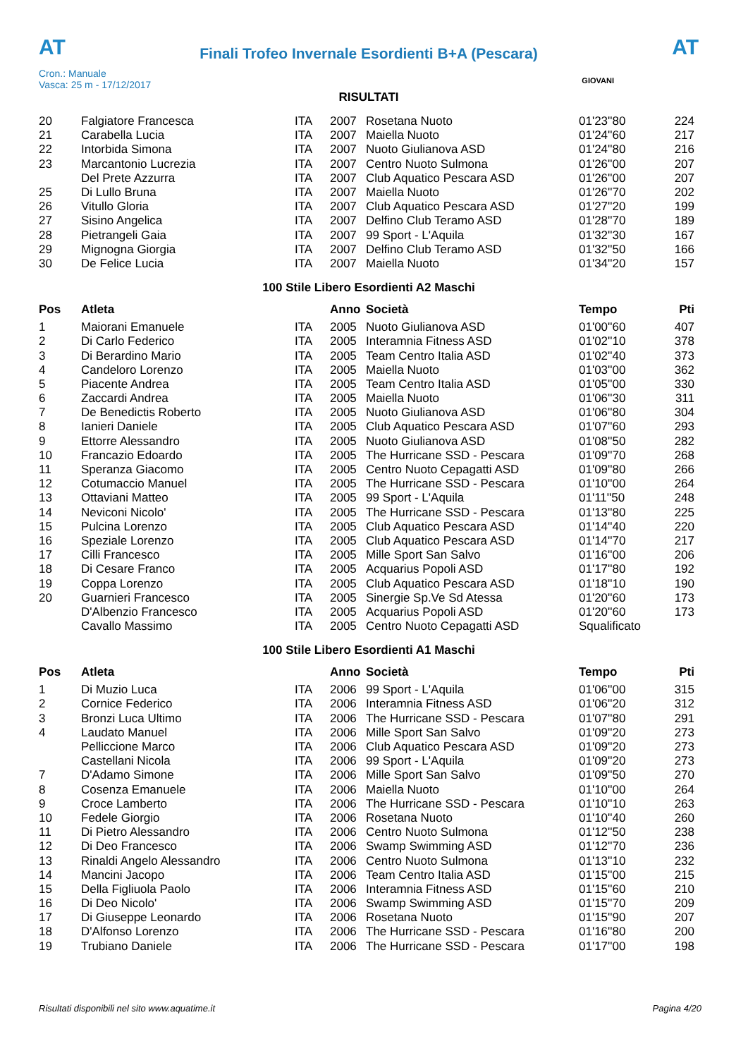AT
Finali Trofeo Invernale Esordienti B+A (Pescara)
AT
Cron.: Manuale
Vasca: 25 m - 17/12/2017
GIOVANI
RISULTATI
| 20 | Falgiatore Francesca | ITA | 2007 | Rosetana Nuoto | 01'23''80 | 224 |
| 21 | Carabella Lucia | ITA | 2007 | Maiella Nuoto | 01'24''60 | 217 |
| 22 | Intorbida Simona | ITA | 2007 | Nuoto Giulianova ASD | 01'24''80 | 216 |
| 23 | Marcantonio Lucrezia | ITA | 2007 | Centro Nuoto Sulmona | 01'26''00 | 207 |
| | Del Prete Azzurra | ITA | 2007 | Club Aquatico Pescara ASD | 01'26''00 | 207 |
| 25 | Di Lullo Bruna | ITA | 2007 | Maiella Nuoto | 01'26''70 | 202 |
| 26 | Vitullo Gloria | ITA | 2007 | Club Aquatico Pescara ASD | 01'27''20 | 199 |
| 27 | Sisino Angelica | ITA | 2007 | Delfino Club Teramo ASD | 01'28''70 | 189 |
| 28 | Pietrangeli Gaia | ITA | 2007 | 99 Sport - L'Aquila | 01'32''30 | 167 |
| 29 | Mignogna Giorgia | ITA | 2007 | Delfino Club Teramo ASD | 01'32''50 | 166 |
| 30 | De Felice Lucia | ITA | 2007 | Maiella Nuoto | 01'34''20 | 157 |
100 Stile Libero Esordienti A2 Maschi
| Pos | Atleta | | Anno | Società | Tempo | Pti |
| --- | --- | --- | --- | --- | --- | --- |
| 1 | Maiorani Emanuele | ITA | 2005 | Nuoto Giulianova ASD | 01'00''60 | 407 |
| 2 | Di Carlo Federico | ITA | 2005 | Interamnia Fitness ASD | 01'02''10 | 378 |
| 3 | Di Berardino Mario | ITA | 2005 | Team Centro Italia ASD | 01'02''40 | 373 |
| 4 | Candeloro Lorenzo | ITA | 2005 | Maiella Nuoto | 01'03''00 | 362 |
| 5 | Piacente Andrea | ITA | 2005 | Team Centro Italia ASD | 01'05''00 | 330 |
| 6 | Zaccardi Andrea | ITA | 2005 | Maiella Nuoto | 01'06''30 | 311 |
| 7 | De Benedictis Roberto | ITA | 2005 | Nuoto Giulianova ASD | 01'06''80 | 304 |
| 8 | Ianieri Daniele | ITA | 2005 | Club Aquatico Pescara ASD | 01'07''60 | 293 |
| 9 | Ettorre Alessandro | ITA | 2005 | Nuoto Giulianova ASD | 01'08''50 | 282 |
| 10 | Francazio Edoardo | ITA | 2005 | The Hurricane SSD - Pescara | 01'09''70 | 268 |
| 11 | Speranza Giacomo | ITA | 2005 | Centro Nuoto Cepagatti ASD | 01'09''80 | 266 |
| 12 | Cotumaccio Manuel | ITA | 2005 | The Hurricane SSD - Pescara | 01'10''00 | 264 |
| 13 | Ottaviani Matteo | ITA | 2005 | 99 Sport - L'Aquila | 01'11''50 | 248 |
| 14 | Neviconi Nicolo' | ITA | 2005 | The Hurricane SSD - Pescara | 01'13''80 | 225 |
| 15 | Pulcina Lorenzo | ITA | 2005 | Club Aquatico Pescara ASD | 01'14''40 | 220 |
| 16 | Speziale Lorenzo | ITA | 2005 | Club Aquatico Pescara ASD | 01'14''70 | 217 |
| 17 | Cilli Francesco | ITA | 2005 | Mille Sport San Salvo | 01'16''00 | 206 |
| 18 | Di Cesare Franco | ITA | 2005 | Acquarius Popoli ASD | 01'17''80 | 192 |
| 19 | Coppa Lorenzo | ITA | 2005 | Club Aquatico Pescara ASD | 01'18''10 | 190 |
| 20 | Guarnieri Francesco | ITA | 2005 | Sinergie Sp.Ve Sd Atessa | 01'20''60 | 173 |
| | D'Albenzio Francesco | ITA | 2005 | Acquarius Popoli ASD | 01'20''60 | 173 |
| | Cavallo Massimo | ITA | 2005 | Centro Nuoto Cepagatti ASD | Squalificato | |
100 Stile Libero Esordienti A1 Maschi
| Pos | Atleta | | Anno | Società | Tempo | Pti |
| --- | --- | --- | --- | --- | --- | --- |
| 1 | Di Muzio Luca | ITA | 2006 | 99 Sport - L'Aquila | 01'06''00 | 315 |
| 2 | Cornice Federico | ITA | 2006 | Interamnia Fitness ASD | 01'06''20 | 312 |
| 3 | Bronzi Luca Ultimo | ITA | 2006 | The Hurricane SSD - Pescara | 01'07''80 | 291 |
| 4 | Laudato Manuel | ITA | 2006 | Mille Sport San Salvo | 01'09''20 | 273 |
| | Pelliccione Marco | ITA | 2006 | Club Aquatico Pescara ASD | 01'09''20 | 273 |
| | Castellani Nicola | ITA | 2006 | 99 Sport - L'Aquila | 01'09''20 | 273 |
| 7 | D'Adamo Simone | ITA | 2006 | Mille Sport San Salvo | 01'09''50 | 270 |
| 8 | Cosenza Emanuele | ITA | 2006 | Maiella Nuoto | 01'10''00 | 264 |
| 9 | Croce Lamberto | ITA | 2006 | The Hurricane SSD - Pescara | 01'10''10 | 263 |
| 10 | Fedele Giorgio | ITA | 2006 | Rosetana Nuoto | 01'10''40 | 260 |
| 11 | Di Pietro Alessandro | ITA | 2006 | Centro Nuoto Sulmona | 01'12''50 | 238 |
| 12 | Di Deo Francesco | ITA | 2006 | Swamp Swimming ASD | 01'12''70 | 236 |
| 13 | Rinaldi Angelo Alessandro | ITA | 2006 | Centro Nuoto Sulmona | 01'13''10 | 232 |
| 14 | Mancini Jacopo | ITA | 2006 | Team Centro Italia ASD | 01'15''00 | 215 |
| 15 | Della Figliuola Paolo | ITA | 2006 | Interamnia Fitness ASD | 01'15''60 | 210 |
| 16 | Di Deo Nicolo' | ITA | 2006 | Swamp Swimming ASD | 01'15''70 | 209 |
| 17 | Di Giuseppe Leonardo | ITA | 2006 | Rosetana Nuoto | 01'15''90 | 207 |
| 18 | D'Alfonso Lorenzo | ITA | 2006 | The Hurricane SSD - Pescara | 01'16''80 | 200 |
| 19 | Trubiano Daniele | ITA | 2006 | The Hurricane SSD - Pescara | 01'17''00 | 198 |
Risultati disponibili nel sito www.aquatime.it Pagina 4/20